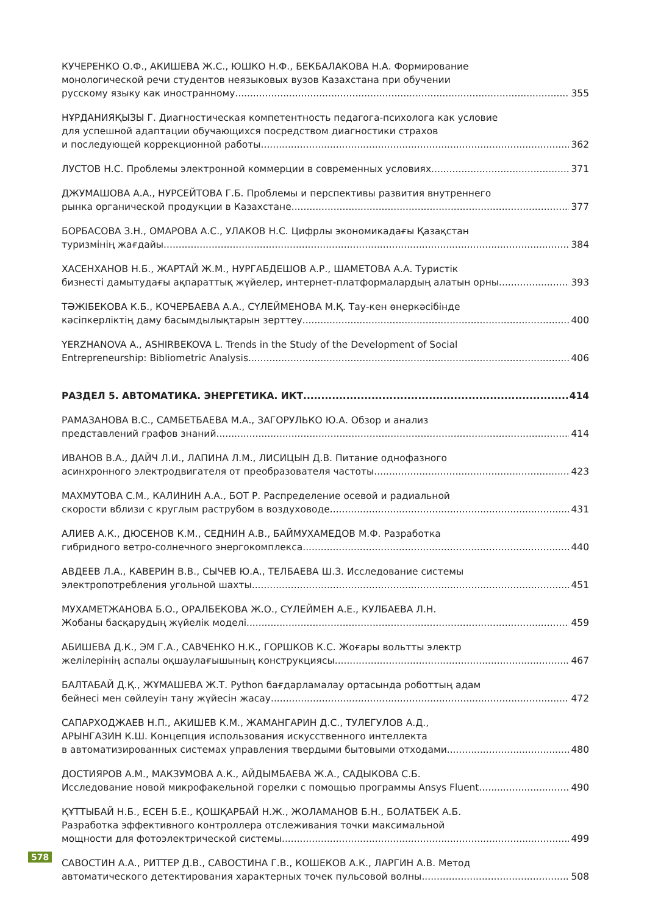КУЧЕРЕНКО О.Ф., АКИШЕВА Ж.С., ЮШКО Н.Ф., БЕКБАЛАКОВА Н.А. Формирование
монологической речи студентов неязыковых вузов Казахстана при обучении
русскому языку как иностранному 355
НҰРДАНИЯҚЫЗЫ Г. Диагностическая компетентность педагога-психолога как условие
для успешной адаптации обучающихся посредством диагностики страхов
и последующей коррекционной работы 362
ЛУСТОВ Н.С. Проблемы электронной коммерции в современных условиях 371
ДЖУМАШОВА А.А., НУРСЕЙТОВА Г.Б. Проблемы и перспективы развития внутреннего
рынка органической продукции в Казахстане 377
БОРБАСОВА З.Н., ОМАРОВА А.С., УЛАКОВ Н.С. Цифрлы экономикадағы Қазақстан
туризмінің жағдайы 384
ХАСЕНХАНОВ Н.Б., ЖАРТАЙ Ж.М., НУРГАБДЕШОВ А.Р., ШАМЕТОВА А.А. Туристік
бизнесті дамытудағы ақпараттық жүйелер, интернет-платформалардың алатын орны 393
ТӘЖІБЕКОВА К.Б., КОЧЕРБАЕВА А.А., СҮЛЕЙМЕНОВА М.Қ. Тау-кен өнеркәсібінде
кәсіпкерліктің даму басымдылықтарын зерттеу 400
YERZHANOVA A., ASHIRBEKOVA L. Trends in the Study of the Development of Social
Entrepreneurship: Bibliometric Analysis 406
РАЗДЕЛ 5. АВТОМАТИКА. ЭНЕРГЕТИКА. ИКТ 414
РАМАЗАНОВА В.С., САМБЕТБАЕВА М.А., ЗАГОРУЛЬКО Ю.А. Обзор и анализ
представлений графов знаний 414
ИВАНОВ В.А., ДАЙЧ Л.И., ЛАПИНА Л.М., ЛИСИЦЫН Д.В. Питание однофазного
асинхронного электродвигателя от преобразователя частоты 423
МАХМУТОВА С.М., КАЛИНИН А.А., БОТ Р. Распределение осевой и радиальной
скорости вблизи с круглым раструбом в воздуховоде 431
АЛИЕВ А.К., ДЮСЕНОВ К.М., СЕДНИН А.В., БАЙМУХАМЕДОВ М.Ф. Разработка
гибридного ветро-солнечного энергокомплекса 440
АВДЕЕВ Л.А., КАВЕРИН В.В., СЫЧЕВ Ю.А., ТЕЛБАЕВА Ш.З. Исследование системы
электропотребления угольной шахты 451
МУХАМЕТЖАНОВА Б.О., ОРАЛБЕКОВА Ж.О., СҮЛЕЙМЕН А.Е., КУЛБАЕВА Л.Н.
Жобаны басқарудың жүйелік моделі 459
АБИШЕВА Д.К., ЭМ Г.А., САВЧЕНКО Н.К., ГОРШКОВ К.С. Жоғары вольтты электр
желілерінің аспалы оқшаулағышының конструкциясы 467
БАЛТАБАЙ Д.Қ., ЖҰМАШЕВА Ж.Т. Python бағдарламалау ортасында роботтың адам
бейнесі мен сөйлеуін тану жүйесін жасау 472
САПАРХОДЖАЕВ Н.П., АКИШЕВ К.М., ЖАМАНГАРИН Д.С., ТУЛЕГУЛОВ А.Д.,
АРЫНГАЗИН К.Ш. Концепция использования искусственного интеллекта
в автоматизированных системах управления твердыми бытовыми отходами 480
ДОСТИЯРОВ А.М., МАКЗУМОВА А.К., АЙДЫМБАЕВА Ж.А., САДЫКОВА С.Б.
Исследование новой микрофакельной горелки с помощью программы Ansys Fluent 490
ҚҰТТЫБАЙ Н.Б., ЕСЕН Б.Е., ҚОШҚАРБАЙ Н.Ж., ЖОЛАМАНОВ Б.Н., БОЛАТБЕК А.Б.
Разработка эффективного контроллера отслеживания точки максимальной
мощности для фотоэлектрической системы 499
САВОСТИН А.А., РИТТЕР Д.В., САВОСТИНА Г.В., КОШЕКОВ А.К., ЛАРГИН А.В. Метод
автоматического детектирования характерных точек пульсовой волны 508
578